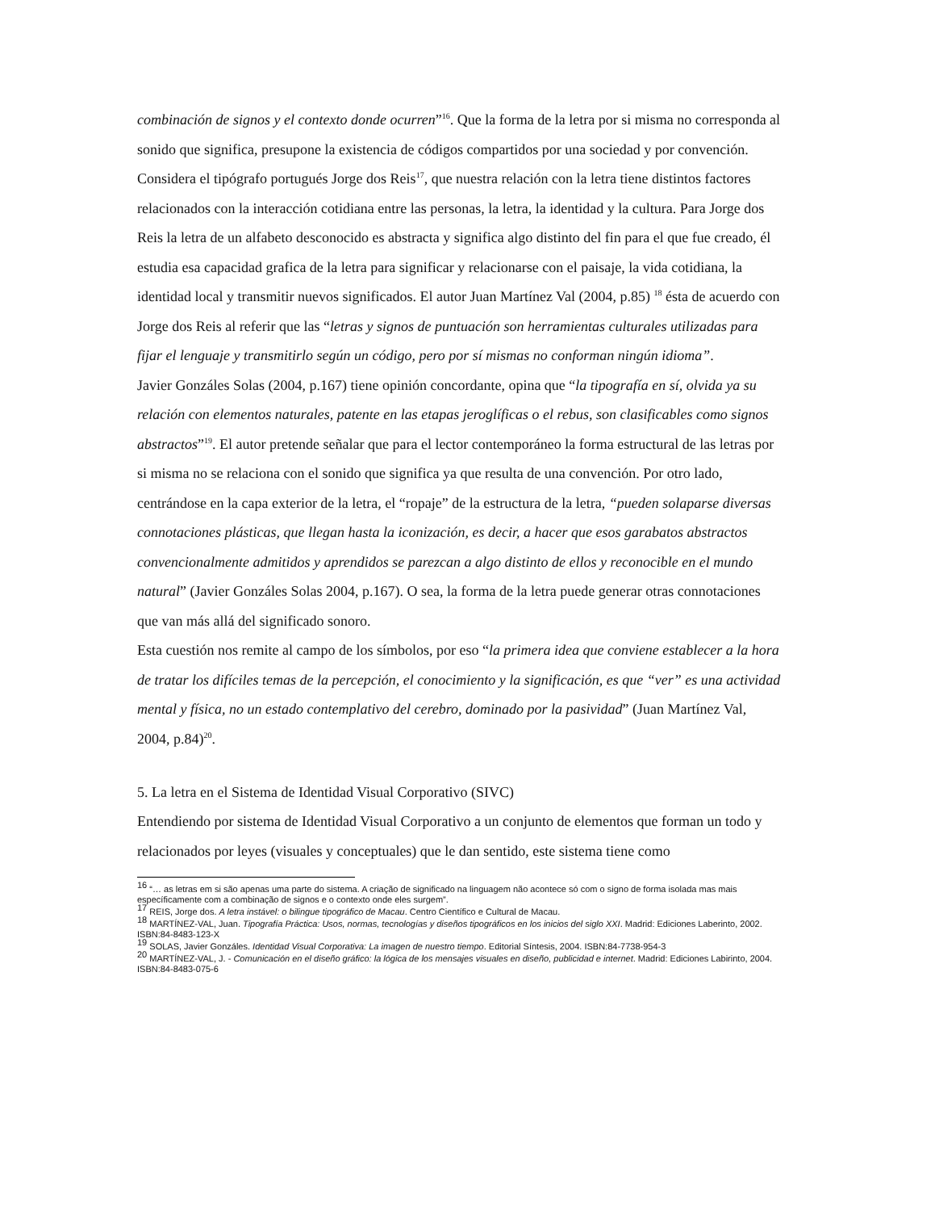combinación de signos y el contexto donde ocurren”<sup>16</sup>. Que la forma de la letra por si misma no corresponda al sonido que significa, presupone la existencia de códigos compartidos por una sociedad y por convención.
Considera el tipógrafo portugués Jorge dos Reis<sup>17</sup>, que nuestra relación con la letra tiene distintos factores relacionados con la interacción cotidiana entre las personas, la letra, la identidad y la cultura. Para Jorge dos Reis la letra de un alfabeto desconocido es abstracta y significa algo distinto del fin para el que fue creado, él estudia esa capacidad grafica de la letra para significar y relacionarse con el paisaje, la vida cotidiana, la identidad local y transmitir nuevos significados. El autor Juan Martínez Val (2004, p.85) <sup>18</sup> ésta de acuerdo con Jorge dos Reis al referir que las “letras y signos de puntuación son herramientas culturales utilizadas para fijar el lenguaje y transmitirlo según un código, pero por sí mismas no conforman ningún idioma”.
Javier Gonzáles Solas (2004, p.167) tiene opinión concordante, opina que “la tipografía en sí, olvida ya su relación con elementos naturales, patente en las etapas jeroglíficas o el rebus, son clasificables como signos abstractos”<sup>19</sup>. El autor pretende señalar que para el lector contemporáneo la forma estructural de las letras por si misma no se relaciona con el sonido que significa ya que resulta de una convención. Por otro lado, centrándose en la capa exterior de la letra, el “ropaje” de la estructura de la letra, “pueden solaparse diversas connotaciones plásticas, que llegan hasta la iconización, es decir, a hacer que esos garabatos abstractos convencionalmente admitidos y aprendidos se parezcan a algo distinto de ellos y reconocible en el mundo natural” (Javier Gonzáles Solas 2004, p.167). O sea, la forma de la letra puede generar otras connotaciones que van más allá del significado sonoro.
Esta cuestión nos remite al campo de los símbolos, por eso “la primera idea que conviene establecer a la hora de tratar los difíciles temas de la percepción, el conocimiento y la significación, es que “ver” es una actividad mental y física, no un estado contemplativo del cerebro, dominado por la pasividad” (Juan Martínez Val, 2004, p.84)<sup>20</sup>.
5. La letra en el Sistema de Identidad Visual Corporativo (SIVC)
Entendiendo por sistema de Identidad Visual Corporativo a un conjunto de elementos que forman un todo y relacionados por leyes (visuales y conceptuales) que le dan sentido, este sistema tiene como
<sup>16</sup> “… as letras em si são apenas uma parte do sistema. A criação de significado na linguagem não acontece só com o signo de forma isolada mas mais específicamente com a combinação de signos e o contexto onde eles surgem”.
<sup>17</sup> REIS, Jorge dos. A letra instável: o bilingue tipográfico de Macau. Centro Científico e Cultural de Macau.
<sup>18</sup> MARTÍNEZ-VAL, Juan. Tipografía Práctica: Usos, normas, tecnologías y diseños tipográficos en los inicios del siglo XXI. Madrid: Ediciones Laberinto, 2002. ISBN:84-8483-123-X
<sup>19</sup> SOLAS, Javier Gonzáles. Identidad Visual Corporativa: La imagen de nuestro tiempo. Editorial Síntesis, 2004. ISBN:84-7738-954-3
<sup>20</sup> MARTÍNEZ-VAL, J. - Comunicación en el diseño gráfico: la lógica de los mensajes visuales en diseño, publicidad e internet. Madrid: Ediciones Labirinto, 2004. ISBN:84-8483-075-6